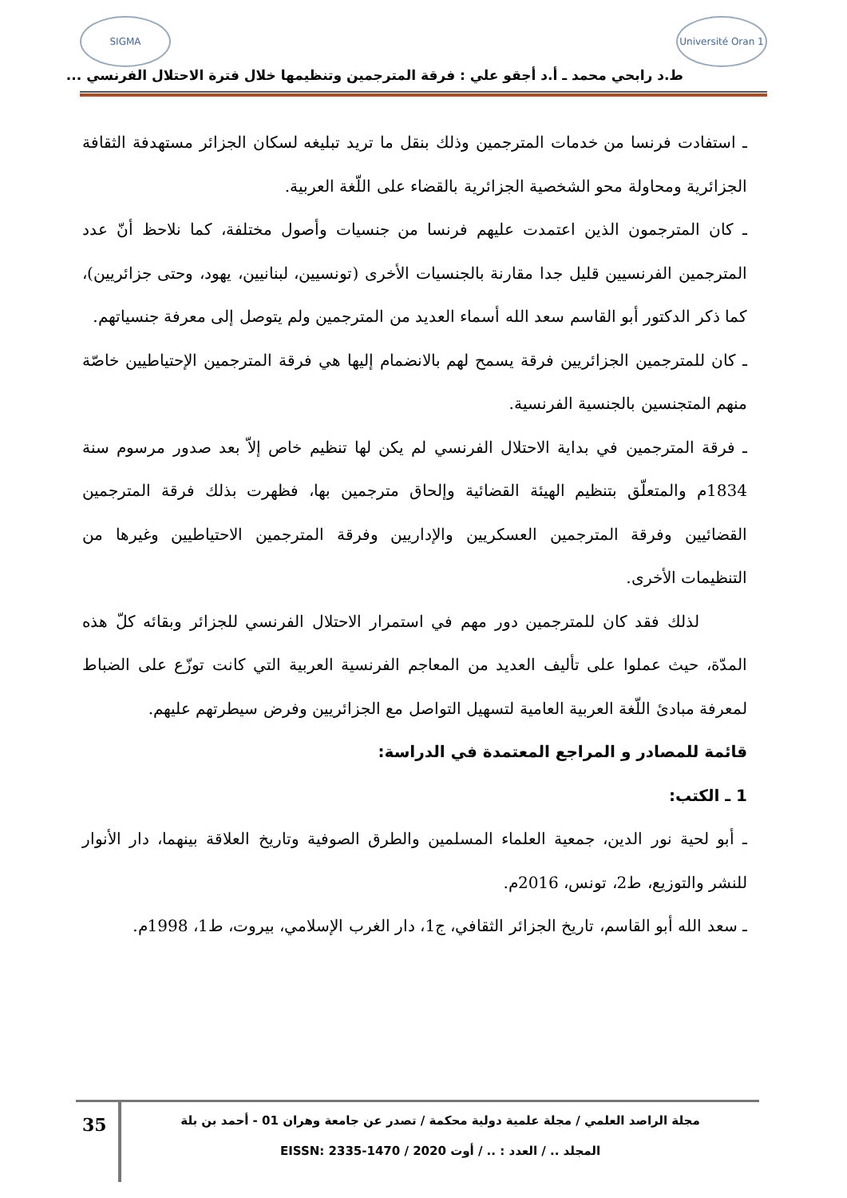SIGMA Université Oran 1
ط.د رابحي محمد ـ أ.د أجقو علي : فرقة المترجمين وتنظيمها خلال فترة الاحتلال الفرنسي ...
ـ استفادت فرنسا من خدمات المترجمين وذلك بنقل ما تريد تبليغه لسكان الجزائر مستهدفة الثقافة الجزائرية ومحاولة محو الشخصية الجزائرية بالقضاء على اللّغة العربية.
ـ كان المترجمون الذين اعتمدت عليهم فرنسا من جنسيات وأصول مختلفة، كما نلاحظ أنّ عدد المترجمين الفرنسيين قليل جدا مقارنة بالجنسيات الأخرى (تونسيين، لبنانيين، يهود، وحتى جزائريين)، كما ذكر الدكتور أبو القاسم سعد الله أسماء العديد من المترجمين ولم يتوصل إلى معرفة جنسياتهم.
ـ كان للمترجمين الجزائريين فرقة يسمح لهم بالانضمام إليها هي فرقة المترجمين الإحتياطيين خاصّة منهم المتجنسين بالجنسية الفرنسية.
ـ فرقة المترجمين في بداية الاحتلال الفرنسي لم يكن لها تنظيم خاص إلاّ بعد صدور مرسوم سنة 1834م والمتعلّق بتنظيم الهيئة القضائية وإلحاق مترجمين بها، فظهرت بذلك فرقة المترجمين القضائيين وفرقة المترجمين العسكريين والإداريين وفرقة المترجمين الاحتياطيين وغيرها من التنظيمات الأخرى.
لذلك فقد كان للمترجمين دور مهم في استمرار الاحتلال الفرنسي للجزائر وبقائه كلّ هذه المدّة، حيث عملوا على تأليف العديد من المعاجم الفرنسية العربية التي كانت توزّع على الضباط لمعرفة مبادئ اللّغة العربية العامية لتسهيل التواصل مع الجزائريين وفرض سيطرتهم عليهم.
قائمة للمصادر و المراجع المعتمدة في الدراسة:
1 ـ الكتب:
ـ أبو لحية نور الدين، جمعية العلماء المسلمين والطرق الصوفية وتاريخ العلاقة بينهما، دار الأنوار للنشر والتوزيع، ط2، تونس، 2016م.
ـ سعد الله أبو القاسم، تاريخ الجزائر الثقافي، ج1، دار الغرب الإسلامي، بيروت، ط1، 1998م.
35
مجلة الراصد العلمي / مجلة علمية دولية محكمة / تصدر عن جامعة وهران 01 - أحمد بن بلة
المجلد .. / العدد : .. / أوت 2020 / EISSN: 2335-1470